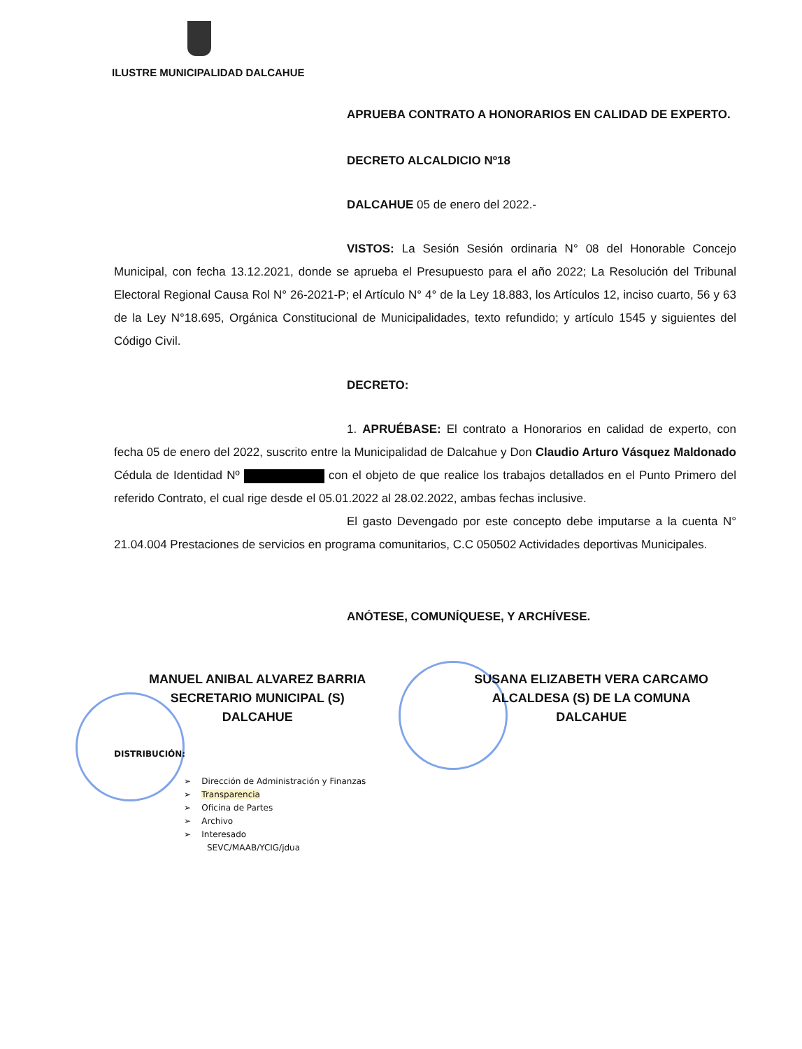ILUSTRE MUNICIPALIDAD DALCAHUE
APRUEBA CONTRATO A HONORARIOS EN CALIDAD DE EXPERTO.
DECRETO ALCALDICIO Nº18
DALCAHUE 05 de enero del 2022.-
VISTOS: La Sesión Sesión ordinaria N° 08 del Honorable Concejo Municipal, con fecha 13.12.2021, donde se aprueba el Presupuesto para el año 2022; La Resolución del Tribunal Electoral Regional Causa Rol N° 26-2021-P; el Artículo N° 4° de la Ley 18.883, los Artículos 12, inciso cuarto, 56 y 63 de la Ley N°18.695, Orgánica Constitucional de Municipalidades, texto refundido; y artículo 1545 y siguientes del Código Civil.
DECRETO:
1. APRUÉBASE: El contrato a Honorarios en calidad de experto, con fecha 05 de enero del 2022, suscrito entre la Municipalidad de Dalcahue y Don Claudio Arturo Vásquez Maldonado Cédula de Identidad Nº con el objeto de que realice los trabajos detallados en el Punto Primero del referido Contrato, el cual rige desde el 05.01.2022 al 28.02.2022, ambas fechas inclusive.
El gasto Devengado por este concepto debe imputarse a la cuenta N° 21.04.004 Prestaciones de servicios en programa comunitarios, C.C 050502 Actividades deportivas Municipales.
ANÓTESE, COMUNÍQUESE, Y ARCHÍVESE.
MANUEL ANIBAL ALVAREZ BARRIA
SECRETARIO MUNICIPAL (S)
DALCAHUE
SUSANA ELIZABETH VERA CARCAMO
ALCALDESA (S) DE LA COMUNA
DALCAHUE
DISTRIBUCIÓN:
➢ Dirección de Administración y Finanzas
➢ Transparencia
➢ Oficina de Partes
➢ Archivo
➢ Interesado
SEVC/MAAB/YCIG/jdua